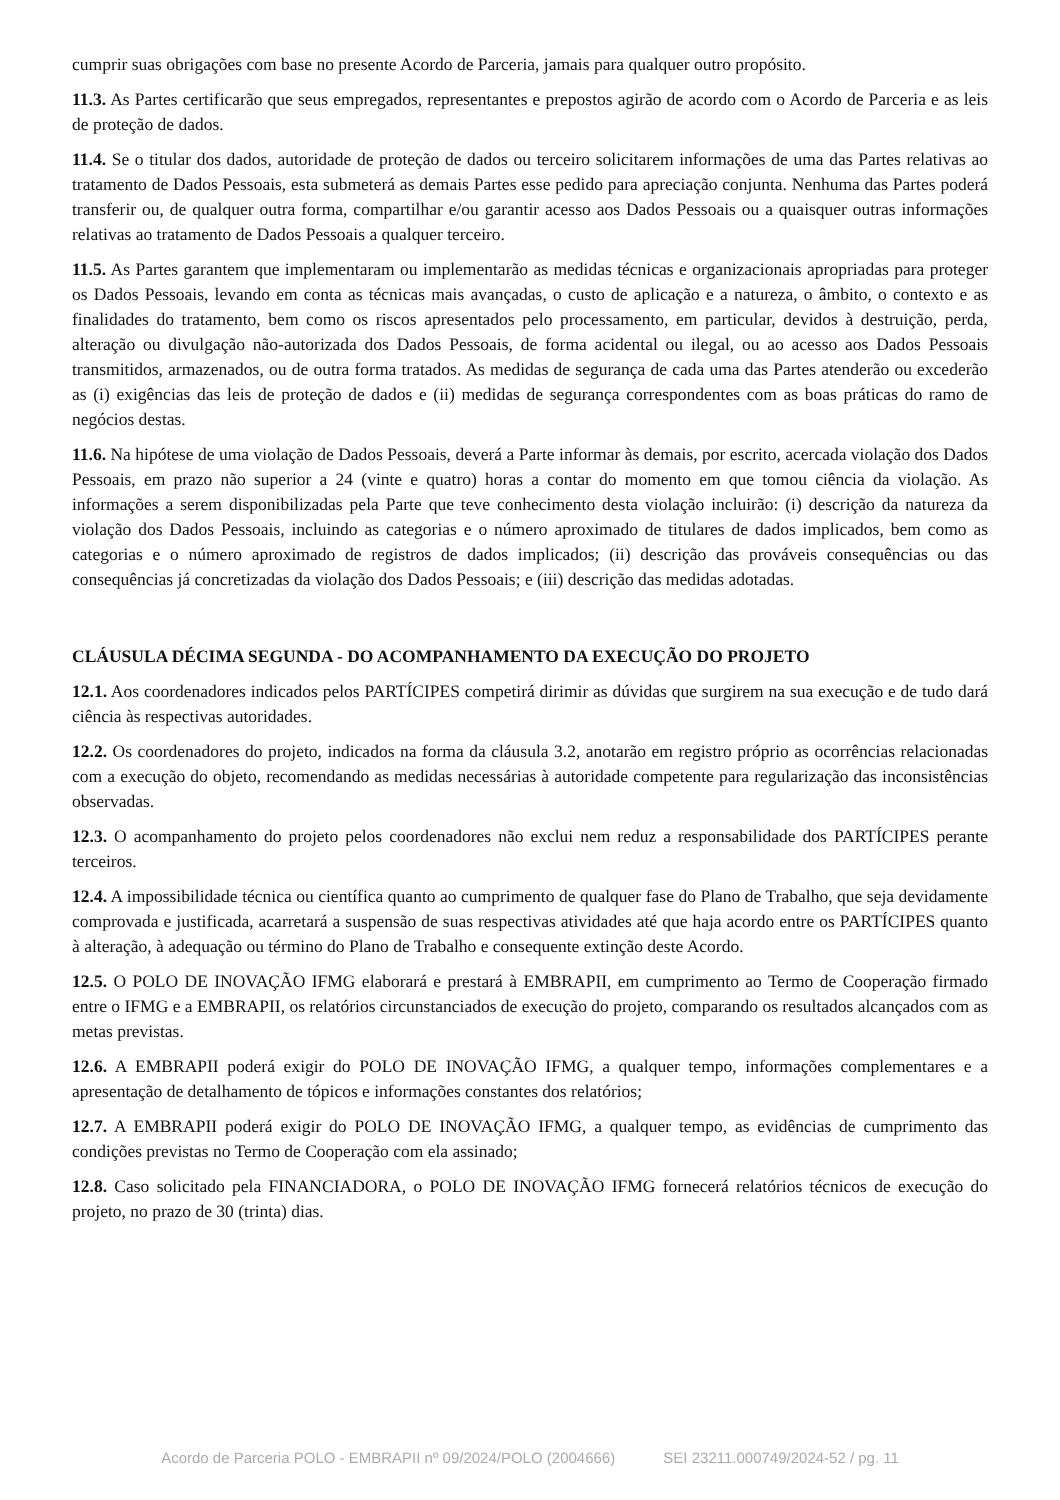cumprir suas obrigações com base no presente Acordo de Parceria, jamais para qualquer outro propósito.
11.3. As Partes certificarão que seus empregados, representantes e prepostos agirão de acordo com o Acordo de Parceria e as leis de proteção de dados.
11.4. Se o titular dos dados, autoridade de proteção de dados ou terceiro solicitarem informações de uma das Partes relativas ao tratamento de Dados Pessoais, esta submeterá as demais Partes esse pedido para apreciação conjunta. Nenhuma das Partes poderá transferir ou, de qualquer outra forma, compartilhar e/ou garantir acesso aos Dados Pessoais ou a quaisquer outras informações relativas ao tratamento de Dados Pessoais a qualquer terceiro.
11.5. As Partes garantem que implementaram ou implementarão as medidas técnicas e organizacionais apropriadas para proteger os Dados Pessoais, levando em conta as técnicas mais avançadas, o custo de aplicação e a natureza, o âmbito, o contexto e as finalidades do tratamento, bem como os riscos apresentados pelo processamento, em particular, devidos à destruição, perda, alteração ou divulgação não-autorizada dos Dados Pessoais, de forma acidental ou ilegal, ou ao acesso aos Dados Pessoais transmitidos, armazenados, ou de outra forma tratados. As medidas de segurança de cada uma das Partes atenderão ou excederão as (i) exigências das leis de proteção de dados e (ii) medidas de segurança correspondentes com as boas práticas do ramo de negócios destas.
11.6. Na hipótese de uma violação de Dados Pessoais, deverá a Parte informar às demais, por escrito, acercada violação dos Dados Pessoais, em prazo não superior a 24 (vinte e quatro) horas a contar do momento em que tomou ciência da violação. As informações a serem disponibilizadas pela Parte que teve conhecimento desta violação incluirão: (i) descrição da natureza da violação dos Dados Pessoais, incluindo as categorias e o número aproximado de titulares de dados implicados, bem como as categorias e o número aproximado de registros de dados implicados; (ii) descrição das prováveis consequências ou das consequências já concretizadas da violação dos Dados Pessoais; e (iii) descrição das medidas adotadas.
CLÁUSULA DÉCIMA SEGUNDA - DO ACOMPANHAMENTO DA EXECUÇÃO DO PROJETO
12.1. Aos coordenadores indicados pelos PARTÍCIPES competirá dirimir as dúvidas que surgirem na sua execução e de tudo dará ciência às respectivas autoridades.
12.2. Os coordenadores do projeto, indicados na forma da cláusula 3.2, anotarão em registro próprio as ocorrências relacionadas com a execução do objeto, recomendando as medidas necessárias à autoridade competente para regularização das inconsistências observadas.
12.3. O acompanhamento do projeto pelos coordenadores não exclui nem reduz a responsabilidade dos PARTÍCIPES perante terceiros.
12.4. A impossibilidade técnica ou científica quanto ao cumprimento de qualquer fase do Plano de Trabalho, que seja devidamente comprovada e justificada, acarretará a suspensão de suas respectivas atividades até que haja acordo entre os PARTÍCIPES quanto à alteração, à adequação ou término do Plano de Trabalho e consequente extinção deste Acordo.
12.5. O POLO DE INOVAÇÃO IFMG elaborará e prestará à EMBRAPII, em cumprimento ao Termo de Cooperação firmado entre o IFMG e a EMBRAPII, os relatórios circunstanciados de execução do projeto, comparando os resultados alcançados com as metas previstas.
12.6. A EMBRAPII poderá exigir do POLO DE INOVAÇÃO IFMG, a qualquer tempo, informações complementares e a apresentação de detalhamento de tópicos e informações constantes dos relatórios;
12.7. A EMBRAPII poderá exigir do POLO DE INOVAÇÃO IFMG, a qualquer tempo, as evidências de cumprimento das condições previstas no Termo de Cooperação com ela assinado;
12.8. Caso solicitado pela FINANCIADORA, o POLO DE INOVAÇÃO IFMG fornecerá relatórios técnicos de execução do projeto, no prazo de 30 (trinta) dias.
Acordo de Parceria POLO - EMBRAPII nº 09/2024/POLO (2004666) SEI 23211.000749/2024-52 / pg. 11